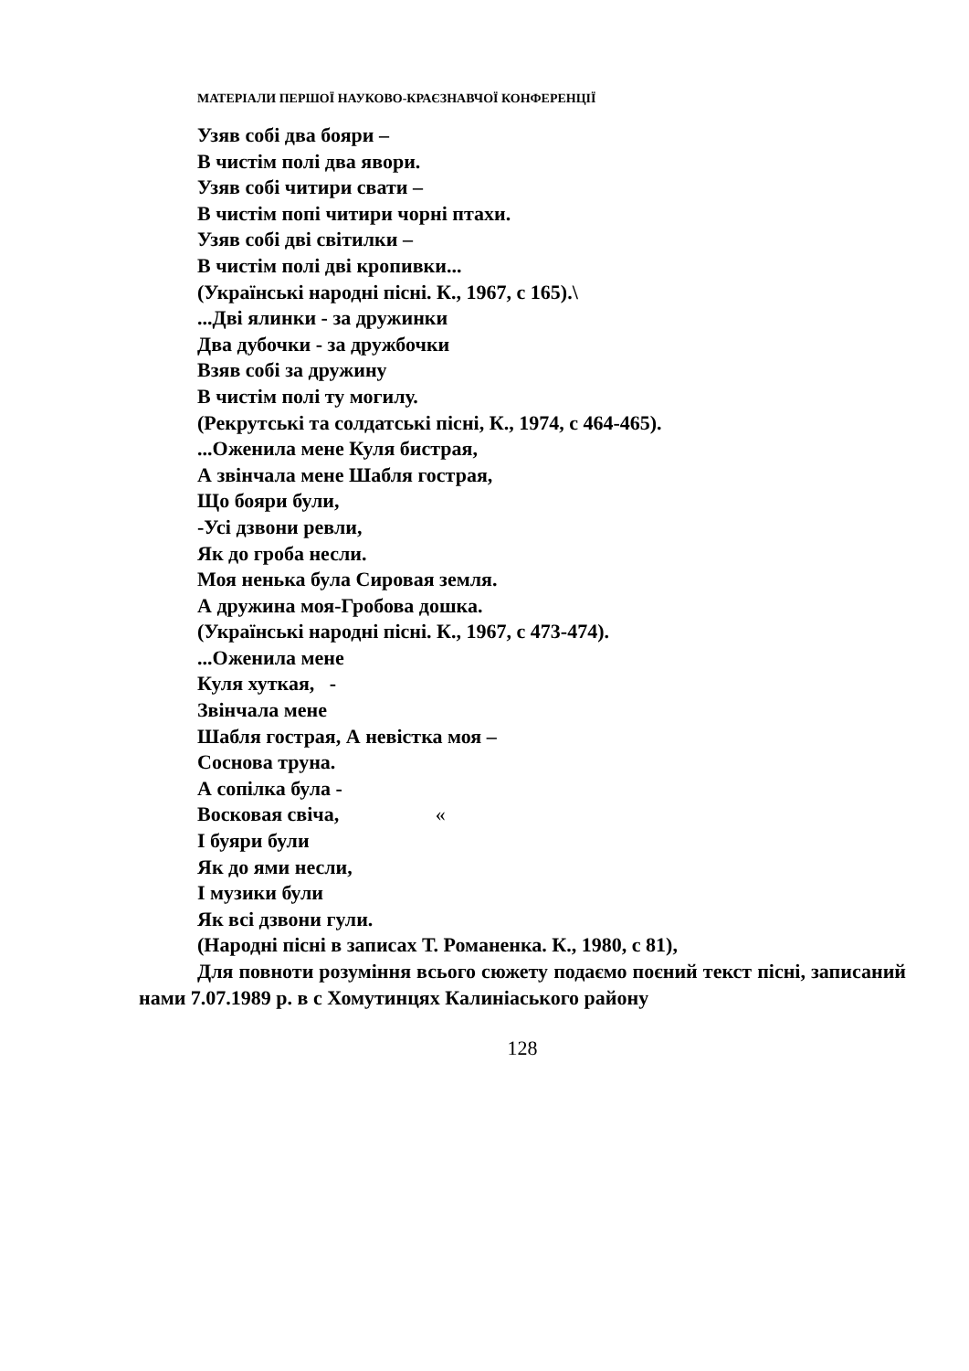МАТЕРІАЛИ ПЕРШОЇ НАУКОВО-КРАЄЗНАВЧОЇ КОНФЕРЕНЦІЇ
Узяв собі два бояри –
В чистім полі два явори.
Узяв собі читири свати –
В чистім попі читири чорні птахи.
Узяв собі дві світилки –
В чистім полі дві кропивки...
(Українські народні пісні. К., 1967, с 165).\
...Дві ялинки - за дружинки
Два дубочки - за дружбочки
Взяв собі за дружину
В чистім полі ту могилу.
(Рекрутські та солдатські пісні, К., 1974, с 464-465).
...Оженила мене Куля бистрая,
А звінчала мене Шабля гострая,
Що бояри були,
-Усі дзвони ревли,
Як до гроба несли.
Моя ненька була Сировая земля.
А дружина моя-Гробова дошка.
(Українські народні пісні. К., 1967, с 473-474).
...Оженила мене
Куля хуткая, -
Звінчала мене
Шабля гострая, А невістка моя –
Соснова труна.
А сопілка була -
Восковая свіча, «
І буяри були
Як до ями несли,
І музики були
Як всі дзвони гули.
(Народні пісні в записах Т. Романенка. К., 1980, с 81),
Для повноти розуміння всього сюжету подаємо поєний текст пісні, записаний нами 7.07.1989 р. в с Хомутинцях Калиніаського району
128